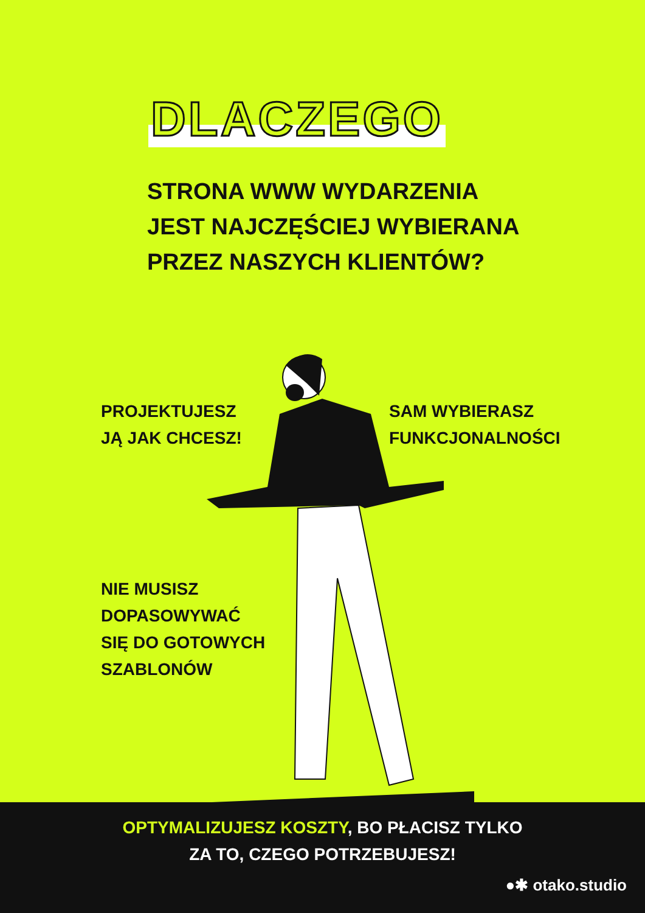DLACZEGO
STRONA WWW WYDARZENIA
JEST NAJCZĘŚCIEJ WYBIERANA
PRZEZ NASZYCH KLIENTÓW?
PROJEKTUJESZ
JĄ JAK CHCESZ!
SAM WYBIERASZ
FUNKCJONALNOŚCI
NIE MUSISZ
DOPASOWYWAĆ
SIĘ DO GOTOWYCH
SZABLONÓW
OPTYMALIZUJESZ KOSZTY, BO PŁACISZ TYLKO
ZA TO, CZEGO POTRZEBUJESZ!
●✱ otako.studio